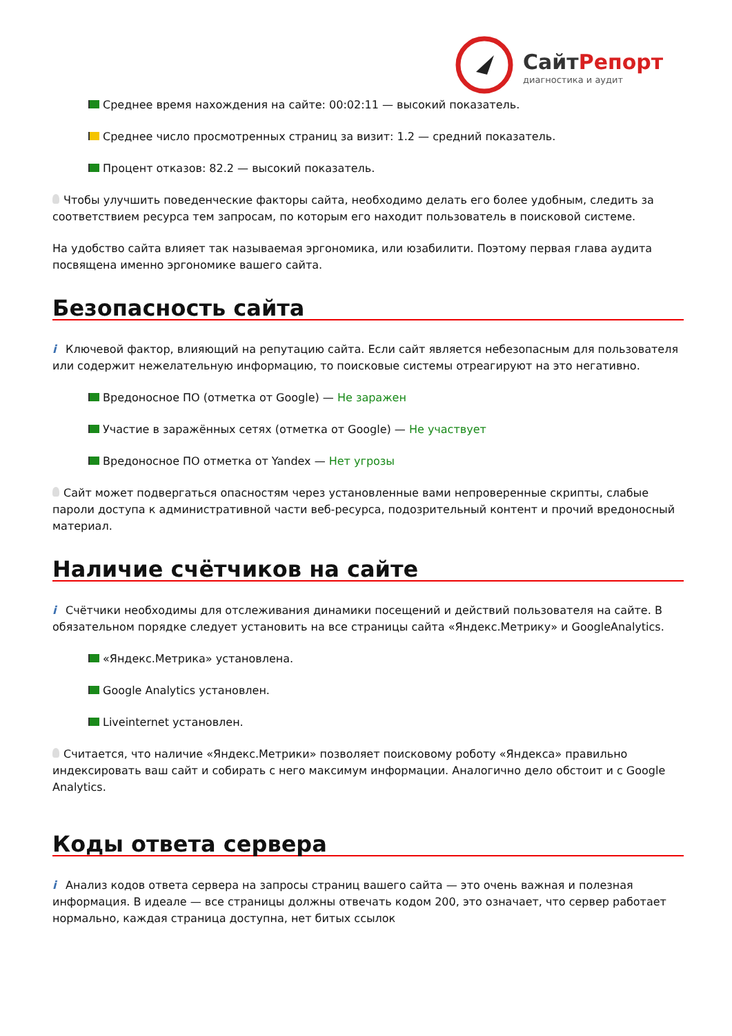СайтРепорт
диагностика и аудит
Среднее время нахождения на сайте: 00:02:11 — высокий показатель.
Среднее число просмотренных страниц за визит: 1.2 — средний показатель.
Процент отказов: 82.2 — высокий показатель.
Чтобы улучшить поведенческие факторы сайта, необходимо делать его более удобным, следить за соответствием ресурса тем запросам, по которым его находит пользователь в поисковой системе.
На удобство сайта влияет так называемая эргономика, или юзабилити. Поэтому первая глава аудита посвящена именно эргономике вашего сайта.
Безопасность сайта
i Ключевой фактор, влияющий на репутацию сайта. Если сайт является небезопасным для пользователя или содержит нежелательную информацию, то поисковые системы отреагируют на это негативно.
Вредоносное ПО (отметка от Google) — Не заражен
Участие в заражённых сетях (отметка от Google) — Не участвует
Вредоносное ПО отметка от Yandex — Нет угрозы
Сайт может подвергаться опасностям через установленные вами непроверенные скрипты, слабые пароли доступа к административной части веб-ресурса, подозрительный контент и прочий вредоносный материал.
Наличие счётчиков на сайте
i Счётчики необходимы для отслеживания динамики посещений и действий пользователя на сайте. В обязательном порядке следует установить на все страницы сайта «Яндекс.Метрику» и GoogleAnalytics.
«Яндекс.Метрика» установлена.
Google Analytics установлен.
Liveinternet установлен.
Считается, что наличие «Яндекс.Метрики» позволяет поисковому роботу «Яндекса» правильно индексировать ваш сайт и собирать с него максимум информации. Аналогично дело обстоит и с Google Analytics.
Коды ответа сервера
i Анализ кодов ответа сервера на запросы страниц вашего сайта — это очень важная и полезная информация. В идеале — все страницы должны отвечать кодом 200, это означает, что сервер работает нормально, каждая страница доступна, нет битых ссылок